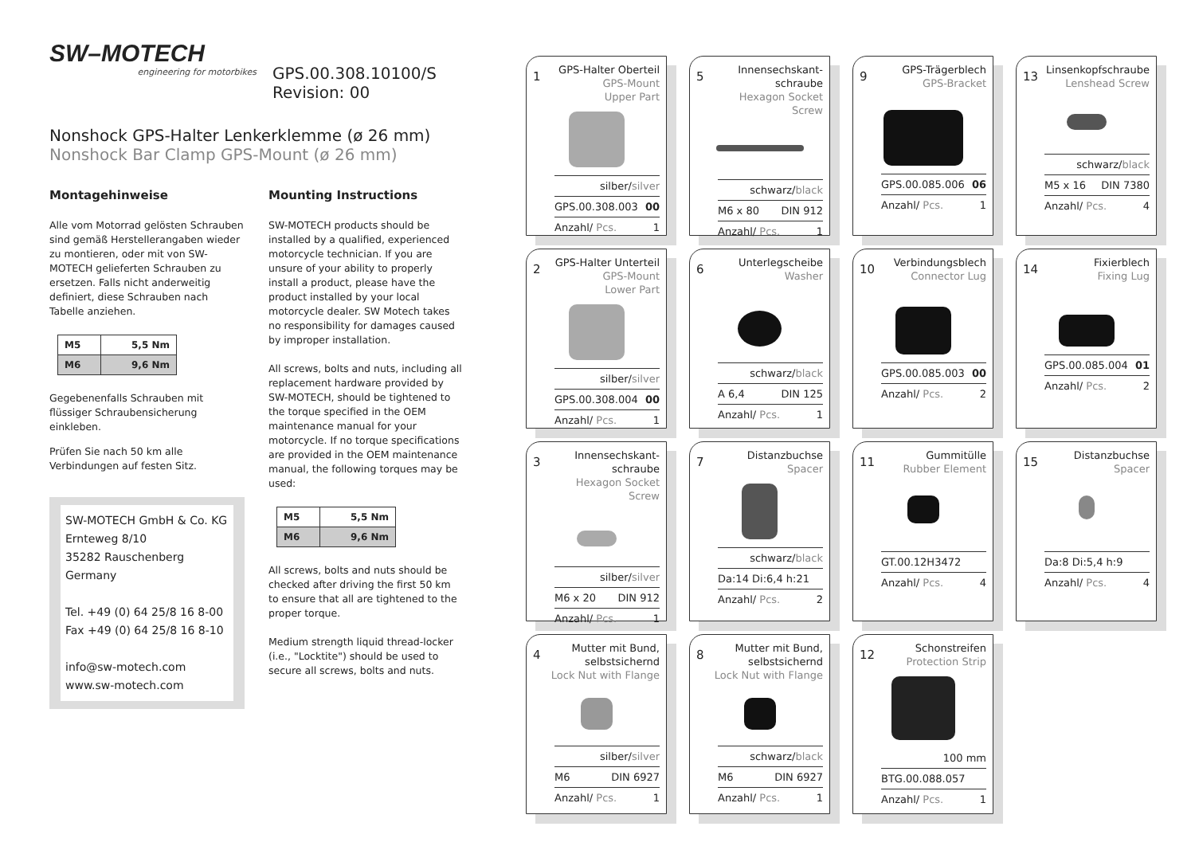SW–MOTECH engineering for motorbikes
GPS.00.308.10100/S
Revision: 00
Nonshock GPS-Halter Lenkerklemme (ø 26 mm)
Nonshock Bar Clamp GPS-Mount (ø 26 mm)
Montagehinweise
Alle vom Motorrad gelösten Schrauben sind gemäß Herstellerangaben wieder zu montieren, oder mit von SW-MOTECH gelieferten Schrauben zu ersetzen. Falls nicht anderweitig definiert, diese Schrauben nach Tabelle anziehen.
| M5 | 5,5 Nm |
| M6 | 9,6 Nm |
Gegebenenfalls Schrauben mit flüssiger Schraubensicherung einkleben.
Prüfen Sie nach 50 km alle Verbindungen auf festen Sitz.
SW-MOTECH GmbH & Co. KG
Ernteweg 8/10
35282 Rauschenberg
Germany
Tel. +49 (0) 64 25/8 16 8-00
Fax +49 (0) 64 25/8 16 8-10
info@sw-motech.com
www.sw-motech.com
Mounting Instructions
SW-MOTECH products should be installed by a qualified, experienced motorcycle technician. If you are unsure of your ability to properly install a product, please have the product installed by your local motorcycle dealer. SW Motech takes no responsibility for damages caused by improper installation.
All screws, bolts and nuts, including all replacement hardware provided by SW-MOTECH, should be tightened to the torque specified in the OEM maintenance manual for your motorcycle. If no torque specifications are provided in the OEM maintenance manual, the following torques may be used:
| M5 | 5,5 Nm |
| M6 | 9,6 Nm |
All screws, bolts and nuts should be checked after driving the first 50 km to ensure that all are tightened to the proper torque.
Medium strength liquid thread-locker (i.e., "Locktite") should be used to secure all screws, bolts and nuts.
1
GPS-Halter Oberteil
GPS-Mount
Upper Part
silber/silver
GPS.00.308.003 00
Anzahl/ Pcs. 1
5
Innensechskant-
schraube
Hexagon Socket Screw
schwarz/black
M6 x 80 DIN 912
Anzahl/ Pcs. 1
9
GPS-Trägerblech
GPS-Bracket
GPS.00.085.006 06
Anzahl/ Pcs. 1
13
Linsenkopfschraube
Lenshead Screw
schwarz/black
M5 x 16 DIN 7380
Anzahl/ Pcs. 4
2
GPS-Halter Unterteil
GPS-Mount
Lower Part
silber/silver
GPS.00.308.004 00
Anzahl/ Pcs. 1
6
Unterlegscheibe
Washer
schwarz/black
A 6,4 DIN 125
Anzahl/ Pcs. 1
10
Verbindungsblech
Connector Lug
GPS.00.085.003 00
Anzahl/ Pcs. 2
14
Fixierblech
Fixing Lug
GPS.00.085.004 01
Anzahl/ Pcs. 2
3
Innensechskant-
schraube
Hexagon Socket Screw
silber/silver
M6 x 20 DIN 912
Anzahl/ Pcs. 1
7
Distanzbuchse
Spacer
schwarz/black
Da:14 Di:6,4 h:21
Anzahl/ Pcs. 2
11
Gummitülle
Rubber Element
GT.00.12H3472
Anzahl/ Pcs. 4
15
Distanzbuchse
Spacer
Da:8 Di:5,4 h:9
Anzahl/ Pcs. 4
4
Mutter mit Bund,
selbstsichernd
Lock Nut with Flange
silber/silver
M6 DIN 6927
Anzahl/ Pcs. 1
8
Mutter mit Bund,
selbstsichernd
Lock Nut with Flange
schwarz/black
M6 DIN 6927
Anzahl/ Pcs. 1
12
Schonstreifen
Protection Strip
100 mm
BTG.00.088.057
Anzahl/ Pcs. 1